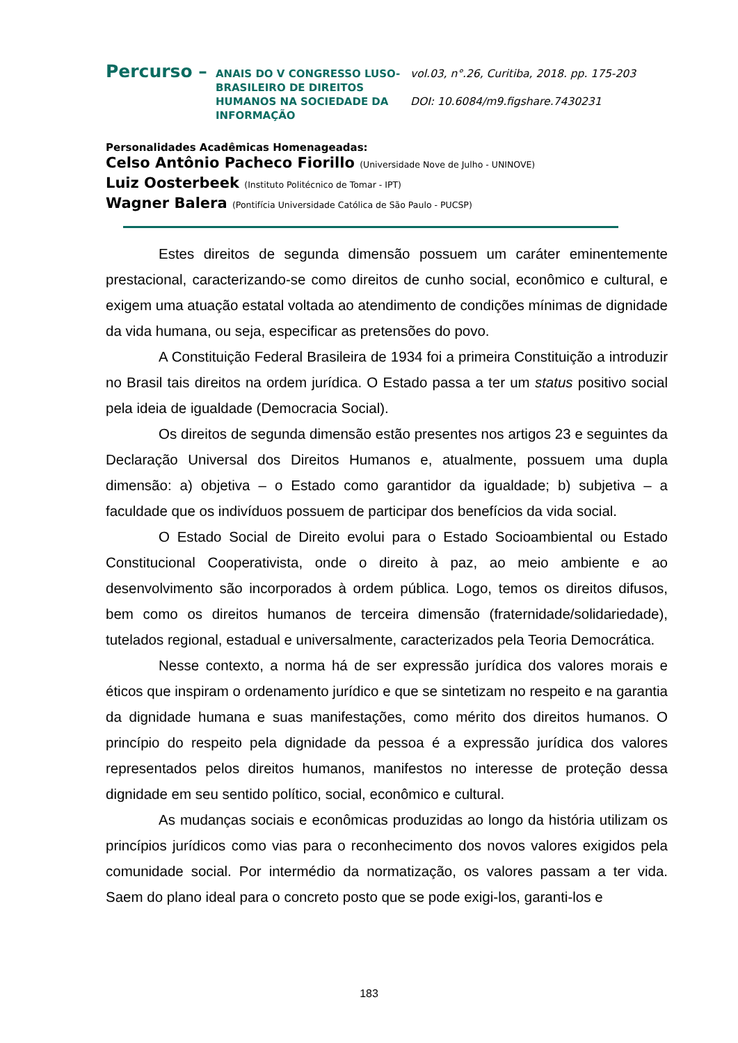Percurso –
ANAIS DO V CONGRESSO LUSO-BRASILEIRO DE DIREITOS HUMANOS NA SOCIEDADE DA INFORMAÇÃO
vol.03, n°.26, Curitiba, 2018. pp. 175-203
DOI: 10.6084/m9.figshare.7430231
Personalidades Acadêmicas Homenageadas:
Celso Antônio Pacheco Fiorillo (Universidade Nove de Julho - UNINOVE)
Luiz Oosterbeek (Instituto Politécnico de Tomar - IPT)
Wagner Balera (Pontifícia Universidade Católica de São Paulo - PUCSP)
Estes direitos de segunda dimensão possuem um caráter eminentemente prestacional, caracterizando-se como direitos de cunho social, econômico e cultural, e exigem uma atuação estatal voltada ao atendimento de condições mínimas de dignidade da vida humana, ou seja, especificar as pretensões do povo.
A Constituição Federal Brasileira de 1934 foi a primeira Constituição a introduzir no Brasil tais direitos na ordem jurídica. O Estado passa a ter um status positivo social pela ideia de igualdade (Democracia Social).
Os direitos de segunda dimensão estão presentes nos artigos 23 e seguintes da Declaração Universal dos Direitos Humanos e, atualmente, possuem uma dupla dimensão: a) objetiva – o Estado como garantidor da igualdade; b) subjetiva – a faculdade que os indivíduos possuem de participar dos benefícios da vida social.
O Estado Social de Direito evolui para o Estado Socioambiental ou Estado Constitucional Cooperativista, onde o direito à paz, ao meio ambiente e ao desenvolvimento são incorporados à ordem pública. Logo, temos os direitos difusos, bem como os direitos humanos de terceira dimensão (fraternidade/solidariedade), tutelados regional, estadual e universalmente, caracterizados pela Teoria Democrática.
Nesse contexto, a norma há de ser expressão jurídica dos valores morais e éticos que inspiram o ordenamento jurídico e que se sintetizam no respeito e na garantia da dignidade humana e suas manifestações, como mérito dos direitos humanos. O princípio do respeito pela dignidade da pessoa é a expressão jurídica dos valores representados pelos direitos humanos, manifestos no interesse de proteção dessa dignidade em seu sentido político, social, econômico e cultural.
As mudanças sociais e econômicas produzidas ao longo da história utilizam os princípios jurídicos como vias para o reconhecimento dos novos valores exigidos pela comunidade social. Por intermédio da normatização, os valores passam a ter vida. Saem do plano ideal para o concreto posto que se pode exigi-los, garanti-los e
183